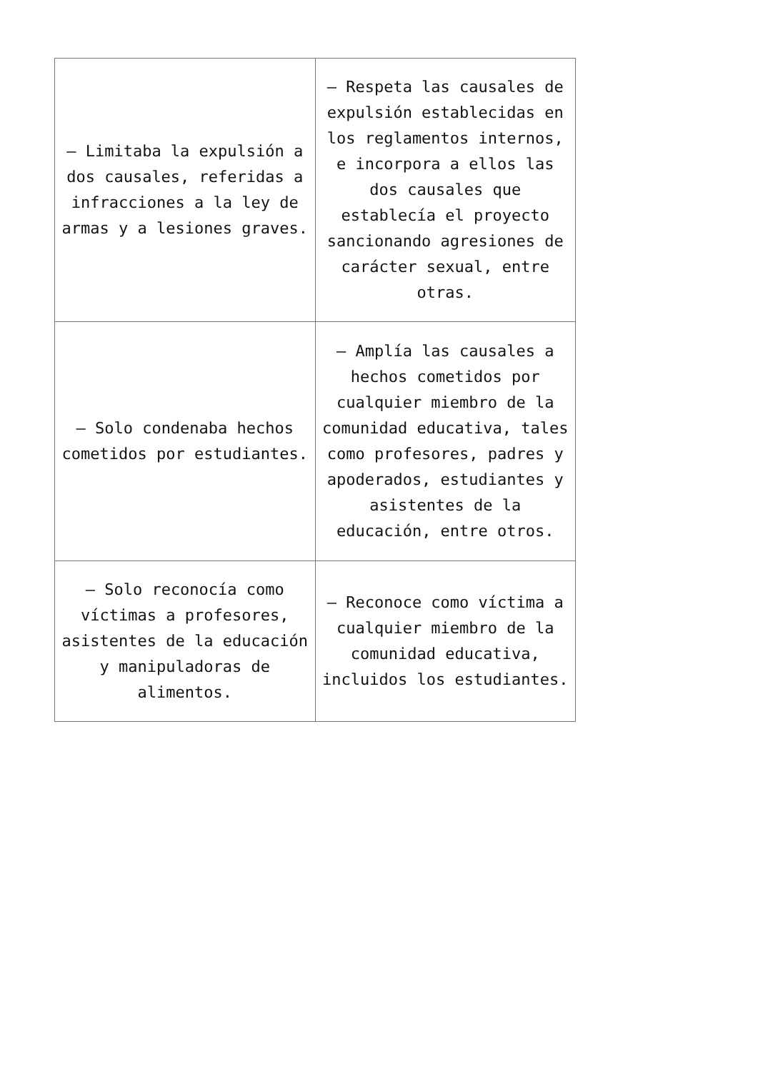| – Limitaba la expulsión a dos causales, referidas a infracciones a la ley de armas y a lesiones graves. | – Respeta las causales de expulsión establecidas en los reglamentos internos, e incorpora a ellos las dos causales que establecía el proyecto sancionando agresiones de carácter sexual, entre otras. |
| – Solo condenaba hechos cometidos por estudiantes. | – Amplía las causales a hechos cometidos por cualquier miembro de la comunidad educativa, tales como profesores, padres y apoderados, estudiantes y asistentes de la educación, entre otros. |
| – Solo reconocía como víctimas a profesores, asistentes de la educación y manipuladoras de alimentos. | – Reconoce como víctima a cualquier miembro de la comunidad educativa, incluidos los estudiantes. |